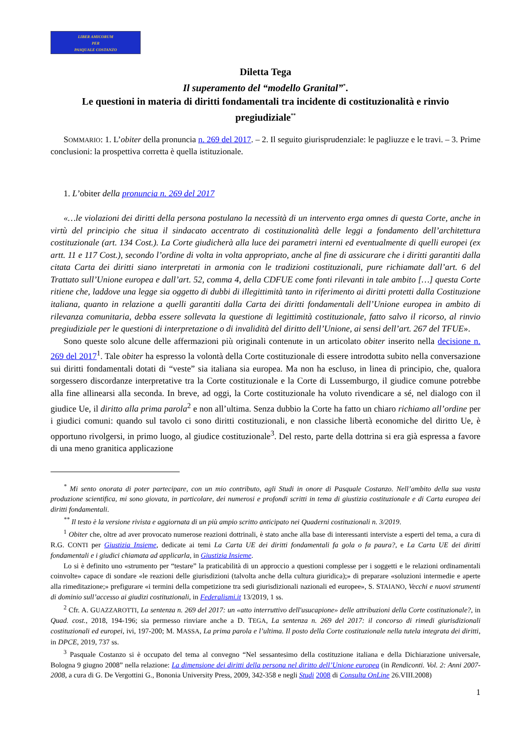LIBER AMICORUM
PER
PASQUALE COSTANZO
Diletta Tega
Il superamento del “modello Granital”<sup>*</sup>.
Le questioni in materia di diritti fondamentali tra incidente di costituzionalità e rinvio pregiudiziale<sup>**</sup>
SOMMARIO: 1. L’obiter della pronuncia n. 269 del 2017. – 2. Il seguito giurisprudenziale: le pagliuzze e le travi. – 3. Prime conclusioni: la prospettiva corretta è quella istituzionale.
1. L’obiter della pronuncia n. 269 del 2017
«…le violazioni dei diritti della persona postulano la necessità di un intervento erga omnes di questa Corte, anche in virtù del principio che situa il sindacato accentrato di costituzionalità delle leggi a fondamento dell’architettura costituzionale (art. 134 Cost.). La Corte giudicherà alla luce dei parametri interni ed eventualmente di quelli europei (ex artt. 11 e 117 Cost.), secondo l’ordine di volta in volta appropriato, anche al fine di assicurare che i diritti garantiti dalla citata Carta dei diritti siano interpretati in armonia con le tradizioni costituzionali, pure richiamate dall’art. 6 del Trattato sull’Unione europea e dall’art. 52, comma 4, della CDFUE come fonti rilevanti in tale ambito […] questa Corte ritiene che, laddove una legge sia oggetto di dubbi di illegittimità tanto in riferimento ai diritti protetti dalla Costituzione italiana, quanto in relazione a quelli garantiti dalla Carta dei diritti fondamentali dell’Unione europea in ambito di rilevanza comunitaria, debba essere sollevata la questione di legittimità costituzionale, fatto salvo il ricorso, al rinvio pregiudiziale per le questioni di interpretazione o di invalidità del diritto dell’Unione, ai sensi dell’art. 267 del TFUE».
Sono queste solo alcune delle affermazioni più originali contenute in un articolato obiter inserito nella decisione n. 269 del 2017<sup>1</sup>. Tale obiter ha espresso la volontà della Corte costituzionale di essere introdotta subito nella conversazione sui diritti fondamentali dotati di “veste” sia italiana sia europea. Ma non ha escluso, in linea di principio, che, qualora sorgessero discordanze interpretative tra la Corte costituzionale e la Corte di Lussemburgo, il giudice comune potrebbe alla fine allinearsi alla seconda. In breve, ad oggi, la Corte costituzionale ha voluto rivendicare a sé, nel dialogo con il giudice Ue, il diritto alla prima parola<sup>2</sup> e non all’ultima. Senza dubbio la Corte ha fatto un chiaro richiamo all’ordine per i giudici comuni: quando sul tavolo ci sono diritti costituzionali, e non classiche libertà economiche del diritto Ue, è opportuno rivolgersi, in primo luogo, al giudice costituzionale<sup>3</sup>. Del resto, parte della dottrina si era già espressa a favore di una meno granitica applicazione
<sup>*</sup> Mi sento onorata di poter partecipare, con un mio contributo, agli Studi in onore di Pasquale Costanzo. Nell’ambito della sua vasta produzione scientifica, mi sono giovata, in particolare, dei numerosi e profondi scritti in tema di giustizia costituzionale e di Carta europea dei diritti fondamentali.
<sup>**</sup> Il testo è la versione rivista e aggiornata di un più ampio scritto anticipato nei Quaderni costituzionali n. 3/2019.
<sup>1</sup> Obiter che, oltre ad aver provocato numerose reazioni dottrinali, è stato anche alla base di interessanti interviste a esperti del tema, a cura di R.G. CONTI per Giustizia Insieme, dedicate ai temi La Carta UE dei diritti fondamentali fa gola o fa paura?, e La Carta UE dei diritti fondamentali e i giudici chiamata ad applicarla, in Giustizia Insieme.
Lo si è definito uno «strumento per “testare” la praticabilità di un approccio a questioni complesse per i soggetti e le relazioni ordinamentali coinvolte» capace di sondare «le reazioni delle giurisdizioni (talvolta anche della cultura giuridica);» di preparare «soluzioni intermedie e aperte alla rimeditazione;» prefigurare «i termini della competizione tra sedi giurisdizionali nazionali ed europee», S. STAIANO, Vecchi e nuovi strumenti di dominio sull’accesso ai giudizi costituzionali, in Federalismi.it 13/2019, 1 ss.
<sup>2</sup> Cfr. A. GUAZZAROTTI, La sentenza n. 269 del 2017: un «atto interruttivo dell'usucapione» delle attribuzioni della Corte costituzionale?, in Quad. cost., 2018, 194-196; sia permesso rinviare anche a D. TEGA, La sentenza n. 269 del 2017: il concorso di rimedi giurisdizionali costituzionali ed europei, ivi, 197-200; M. MASSA, La prima parola e l’ultima. Il posto della Corte costituzionale nella tutela integrata dei diritti, in DPCE, 2019, 737 ss.
<sup>3</sup> Pasquale Costanzo si è occupato del tema al convegno “Nel sessantesimo della costituzione italiana e della Dichiarazione universale, Bologna 9 giugno 2008” nella relazione: La dimensione dei diritti della persona nel diritto dell’Unione europea (in Rendiconti. Vol. 2: Anni 2007-2008, a cura di G. De Vergottini G., Bononia University Press, 2009, 342-358 e negli Studi 2008 di Consulta OnLine 26.VIII.2008)
1